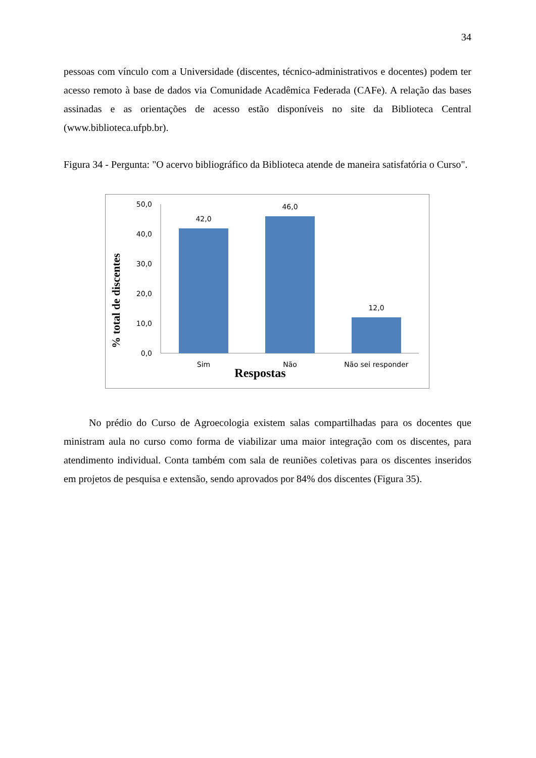34
pessoas com vínculo com a Universidade (discentes, técnico-administrativos e docentes) podem ter acesso remoto à base de dados via Comunidade Acadêmica Federada (CAFe). A relação das bases assinadas e as orientações de acesso estão disponíveis no site da Biblioteca Central (www.biblioteca.ufpb.br).
Figura 34 - Pergunta: "O acervo bibliográfico da Biblioteca atende de maneira satisfatória o Curso".
% total de discentes
50,0
40,0
30,0
20,0
10,0
0,0
42,0
46,0
12,0
Sim
Não
Não sei responder
Respostas
No prédio do Curso de Agroecologia existem salas compartilhadas para os docentes que ministram aula no curso como forma de viabilizar uma maior integração com os discentes, para atendimento individual. Conta também com sala de reuniões coletivas para os discentes inseridos em projetos de pesquisa e extensão, sendo aprovados por 84% dos discentes (Figura 35).